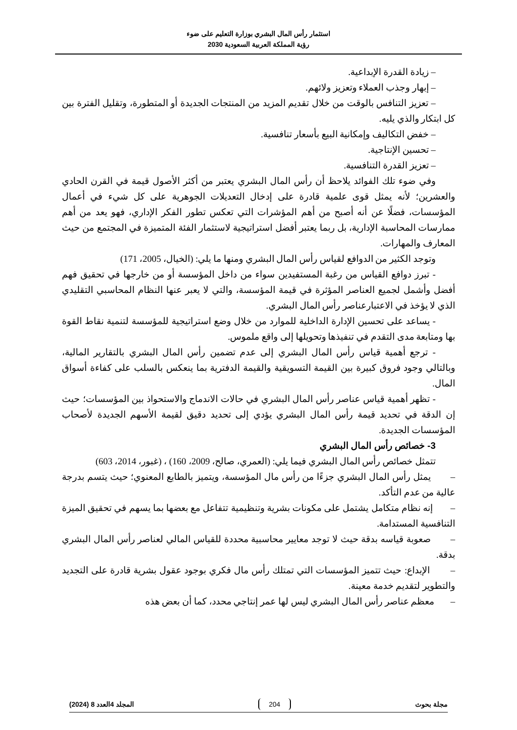استثمار رأس المال البشري بوزارة التعليم على ضوء
رؤية المملكة العربية السعودية 2030
– زيادة القدرة الإبداعية.
– إبهار وجذب العملاء وتعزيز ولائهم.
– تعزيز التنافس بالوقت من خلال تقديم المزيد من المنتجات الجديدة أو المتطورة، وتقليل الفترة بين كل ابتكار والذي يليه.
– خفض التكاليف وإمكانية البيع بأسعار تنافسية.
– تحسين الإنتاجية.
– تعزيز القدرة التنافسية.
وفي ضوء تلك الفوائد يلاحظ أن رأس المال البشري يعتبر من أكثر الأصول قيمة في القرن الحادي والعشرين؛ لأنه يمثل قوى علمية قادرة على إدخال التعديلات الجوهرية على كل شيء في أعمال المؤسسات، فضلًا عن أنه أصبح من أهم المؤشرات التي تعكس تطور الفكر الإداري، فهو يعد من أهم ممارسات المحاسبة الإدارية، بل ربما يعتبر أفضل استراتيجية لاستثمار الفئة المتميزة في المجتمع من حيث المعارف والمهارات.
وتوجد الكثير من الدوافع لقياس رأس المال البشري ومنها ما يلي: (الخيال، 2005، 171)
- تبرز دوافع القياس من رغبة المستفيدين سواء من داخل المؤسسة أو من خارجها في تحقيق فهم أفضل وأشمل لجميع العناصر المؤثرة في قيمة المؤسسة، والتي لا يعبر عنها النظام المحاسبي التقليدي الذي لا يؤخذ في الاعتبارعناصر رأس المال البشري.
- يساعد على تحسين الإدارة الداخلية للموارد من خلال وضع استراتيجية للمؤسسة لتنمية نقاط القوة بها ومتابعة مدى التقدم في تنفيذها وتحويلها إلى واقع ملموس.
- ترجع أهمية قياس رأس المال البشري إلى عدم تضمين رأس المال البشري بالتقارير المالية، وبالتالي وجود فروق كبيرة بين القيمة التسويقية والقيمة الدفترية بما ينعكس بالسلب على كفاءة أسواق المال.
- تظهر أهمية قياس عناصر رأس المال البشري في حالات الاندماج والاستحواذ بين المؤسسات؛ حيث إن الدقة في تحديد قيمة رأس المال البشري يؤدي إلى تحديد دقيق لقيمة الأسهم الجديدة لأصحاب المؤسسات الجديدة.
3- خصائص رأس المال البشري
تتمثل خصائص رأس المال البشري فيما يلي: (العمري، صالح، 2009، 160) ، (غبور، 2014، 603)
– يمثل رأس المال البشري جزءًا من رأس مال المؤسسة، ويتميز بالطابع المعنوي؛ حيث يتسم بدرجة عالية من عدم التأكد.
– إنه نظام متكامل يشتمل على مكونات بشرية وتنظيمية تتفاعل مع بعضها بما يسهم في تحقيق الميزة التنافسية المستدامة.
– صعوبة قياسه بدقة حيث لا توجد معايير محاسبية محددة للقياس المالي لعناصر رأس المال البشري بدقة.
– الإبداع: حيث تتميز المؤسسات التي تمتلك رأس مال فكري بوجود عقول بشرية قادرة على التجديد والتطوير لتقديم خدمة معينة.
– معظم عناصر رأس المال البشري ليس لها عمر إنتاجي محدد، كما أن بعض هذه
مجلة بحوث 204 المجلد 4العدد 8 (2024)